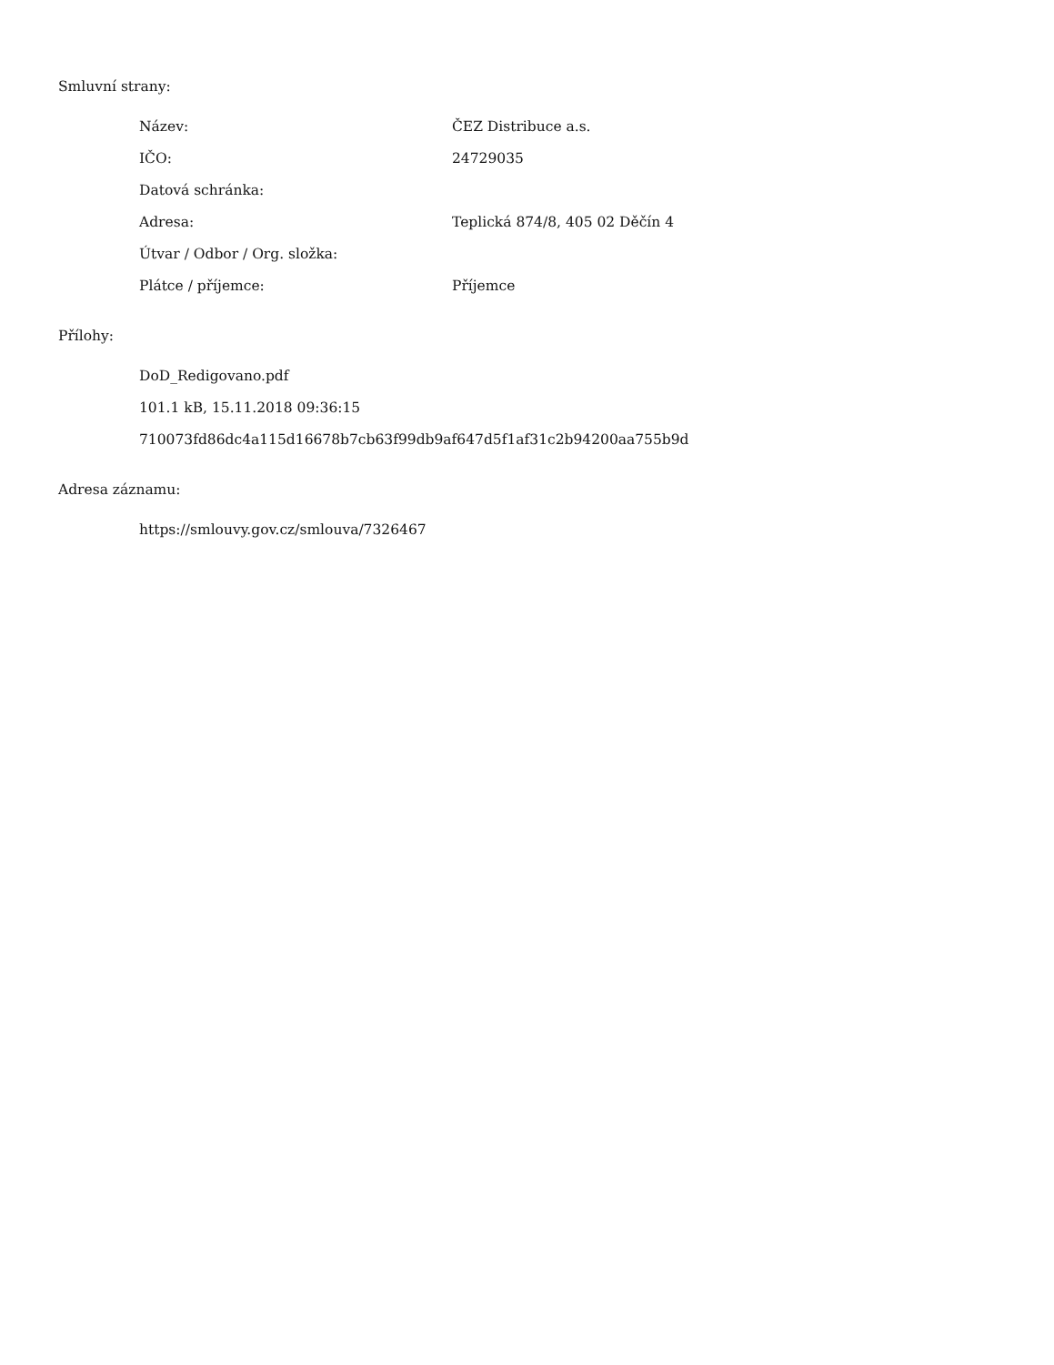Smluvní strany:
| Název: | ČEZ Distribuce a.s. |
| IČO: | 24729035 |
| Datová schránka: | |
| Adresa: | Teplická 874/8, 405 02 Děčín 4 |
| Útvar / Odbor / Org. složka: | |
| Plátce / příjemce: | Příjemce |
Přílohy:
DoD_Redigovano.pdf
101.1 kB, 15.11.2018 09:36:15
710073fd86dc4a115d16678b7cb63f99db9af647d5f1af31c2b94200aa755b9d
Adresa záznamu:
https://smlouvy.gov.cz/smlouva/7326467